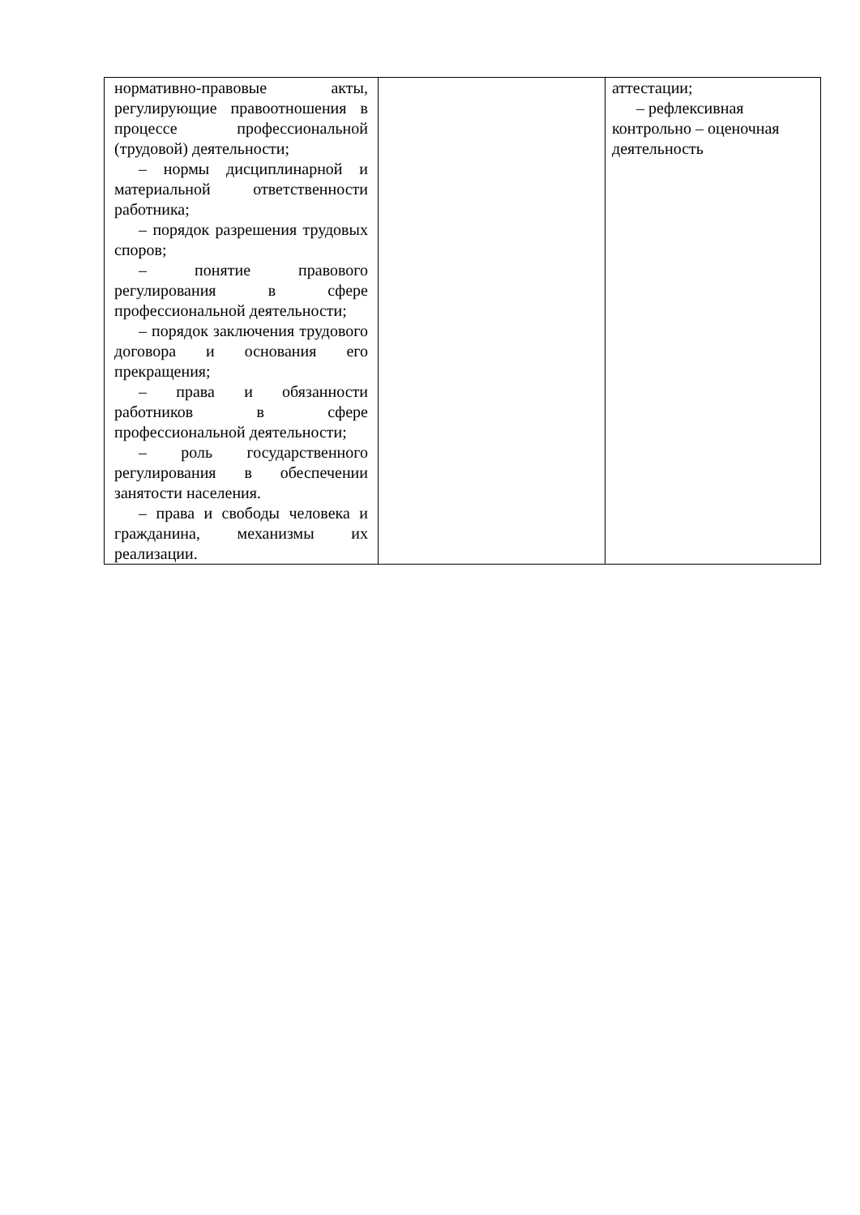| нормативно-правовые акты, регулирующие правоотношения в процессе профессиональной (трудовой) деятельности; – нормы дисциплинарной и материальной ответственности работника; – порядок разрешения трудовых споров; – понятие правового регулирования в сфере профессиональной деятельности; – порядок заключения трудового договора и основания его прекращения; – права и обязанности работников в сфере профессиональной деятельности; – роль государственного регулирования в обеспечении занятости населения. – права и свободы человека и гражданина, механизмы их реализации. | | аттестации; – рефлексивная контрольно – оценочная деятельность |